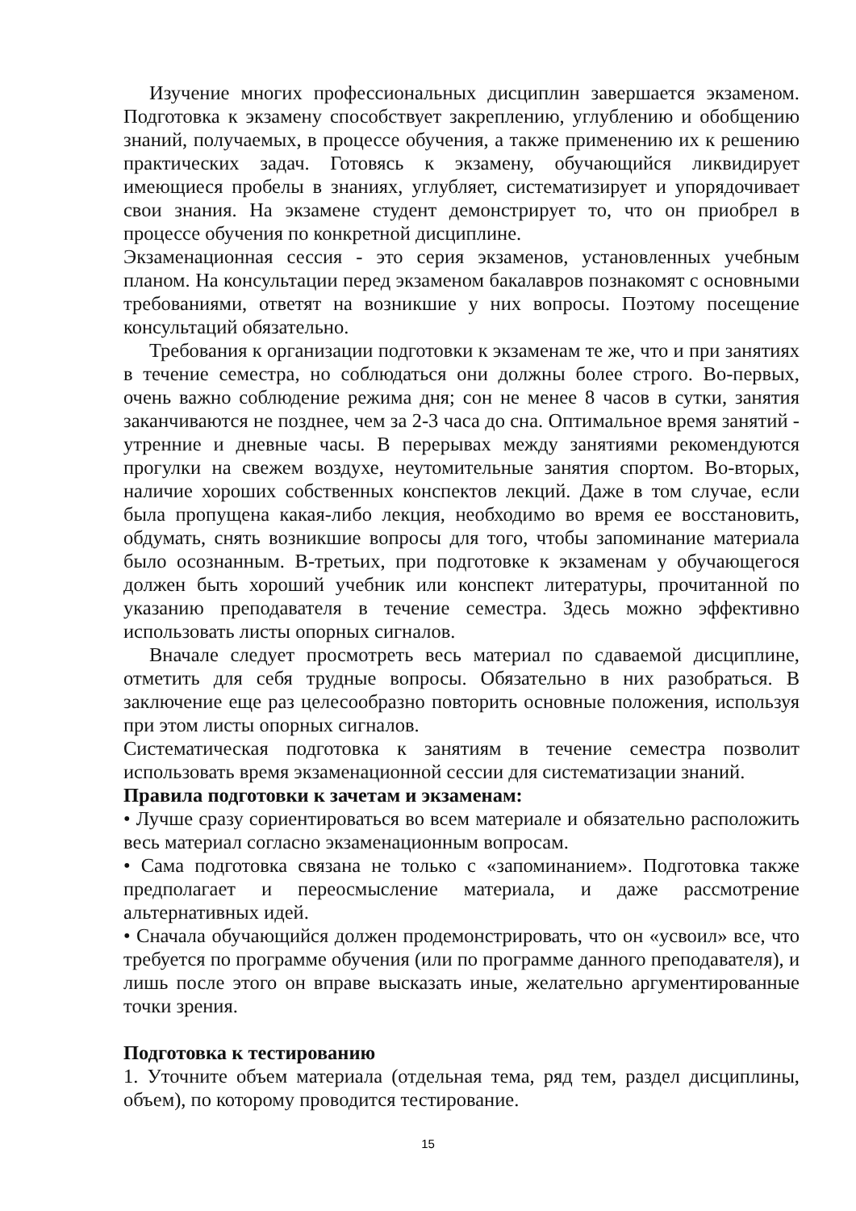Изучение многих профессиональных дисциплин завершается экзаменом. Подготовка к экзамену способствует закреплению, углублению и обобщению знаний, получаемых, в процессе обучения, а также применению их к решению практических задач. Готовясь к экзамену, обучающийся ликвидирует имеющиеся пробелы в знаниях, углубляет, систематизирует и упорядочивает свои знания. На экзамене студент демонстрирует то, что он приобрел в процессе обучения по конкретной дисциплине.
Экзаменационная сессия - это серия экзаменов, установленных учебным планом. На консультации перед экзаменом бакалавров познакомят с основными требованиями, ответят на возникшие у них вопросы. Поэтому посещение консультаций обязательно.
Требования к организации подготовки к экзаменам те же, что и при занятиях в течение семестра, но соблюдаться они должны более строго. Во-первых, очень важно соблюдение режима дня; сон не менее 8 часов в сутки, занятия заканчиваются не позднее, чем за 2-3 часа до сна. Оптимальное время занятий - утренние и дневные часы. В перерывах между занятиями рекомендуются прогулки на свежем воздухе, неутомительные занятия спортом. Во-вторых, наличие хороших собственных конспектов лекций. Даже в том случае, если была пропущена какая-либо лекция, необходимо во время ее восстановить, обдумать, снять возникшие вопросы для того, чтобы запоминание материала было осознанным. В-третьих, при подготовке к экзаменам у обучающегося должен быть хороший учебник или конспект литературы, прочитанной по указанию преподавателя в течение семестра. Здесь можно эффективно использовать листы опорных сигналов.
Вначале следует просмотреть весь материал по сдаваемой дисциплине, отметить для себя трудные вопросы. Обязательно в них разобраться. В заключение еще раз целесообразно повторить основные положения, используя при этом листы опорных сигналов.
Систематическая подготовка к занятиям в течение семестра позволит использовать время экзаменационной сессии для систематизации знаний.
Правила подготовки к зачетам и экзаменам:
• Лучше сразу сориентироваться во всем материале и обязательно расположить весь материал согласно экзаменационным вопросам.
• Сама подготовка связана не только с «запоминанием». Подготовка также предполагает и переосмысление материала, и даже рассмотрение альтернативных идей.
• Сначала обучающийся должен продемонстрировать, что он «усвоил» все, что требуется по программе обучения (или по программе данного преподавателя), и лишь после этого он вправе высказать иные, желательно аргументированные точки зрения.
Подготовка к тестированию
1. Уточните объем материала (отдельная тема, ряд тем, раздел дисциплины, объем), по которому проводится тестирование.
15